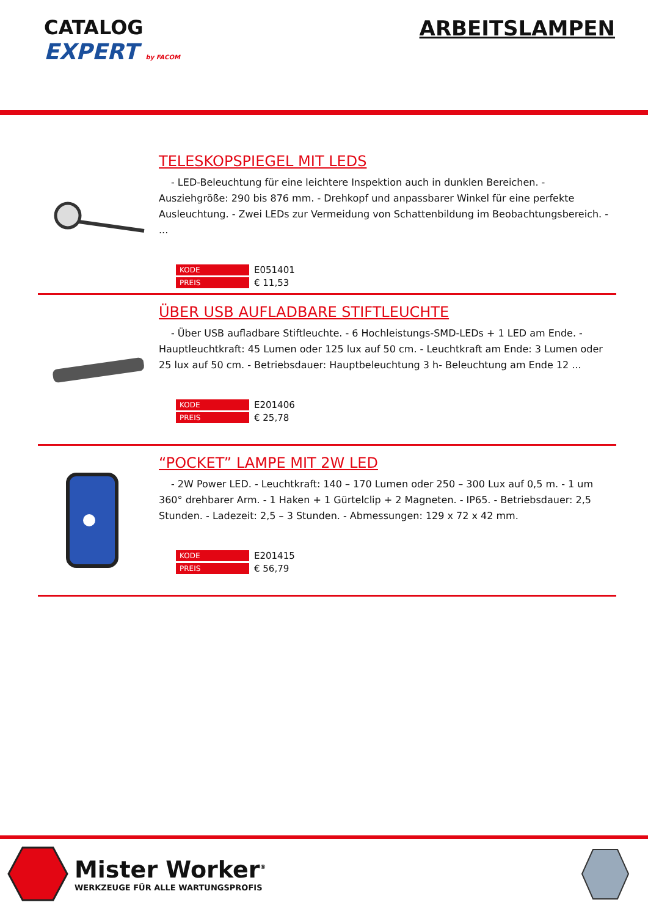CATALOG
EXPERT by FACOM
ARBEITSLAMPEN
TELESKOPSPIEGEL MIT LEDS
- LED-Beleuchtung für eine leichtere Inspektion auch in dunklen Bereichen. - Ausziehgröße: 290 bis 876 mm. - Drehkopf und anpassbarer Winkel für eine perfekte Ausleuchtung. - Zwei LEDs zur Vermeidung von Schattenbildung im Beobachtungsbereich. - ...
| KODE | E051401 |
| PREIS | € 11,53 |
ÜBER USB AUFLADBARE STIFTLEUCHTE
- Über USB aufladbare Stiftleuchte. - 6 Hochleistungs-SMD-LEDs + 1 LED am Ende. - Hauptleuchtkraft: 45 Lumen oder 125 lux auf 50 cm. - Leuchtkraft am Ende: 3 Lumen oder 25 lux auf 50 cm. - Betriebsdauer: Hauptbeleuchtung 3 h- Beleuchtung am Ende 12 ...
| KODE | E201406 |
| PREIS | € 25,78 |
“POCKET” LAMPE MIT 2W LED
- 2W Power LED. - Leuchtkraft: 140 – 170 Lumen oder 250 – 300 Lux auf 0,5 m. - 1 um 360° drehbarer Arm. - 1 Haken + 1 Gürtelclip + 2 Magneten. - IP65. - Betriebsdauer: 2,5 Stunden. - Ladezeit: 2,5 – 3 Stunden. - Abmessungen: 129 x 72 x 42 mm.
| KODE | E201415 |
| PREIS | € 56,79 |
Mister Worker<sup>®</sup>
WERKZEUGE FÜR ALLE WARTUNGSPROFIS